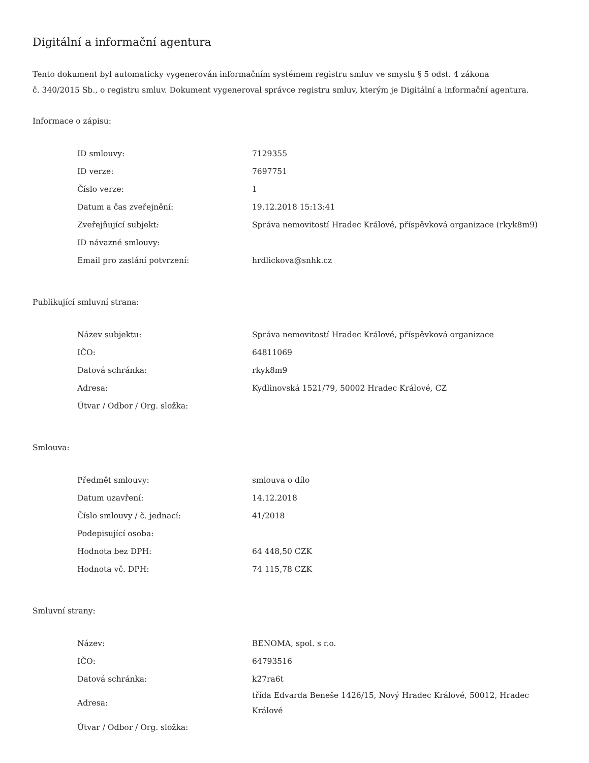Digitální a informační agentura
Tento dokument byl automaticky vygenerován informačním systémem registru smluv ve smyslu § 5 odst. 4 zákona
č. 340/2015 Sb., o registru smluv. Dokument vygeneroval správce registru smluv, kterým je Digitální a informační agentura.
Informace o zápisu:
| ID smlouvy: | 7129355 |
| ID verze: | 7697751 |
| Číslo verze: | 1 |
| Datum a čas zveřejnění: | 19.12.2018 15:13:41 |
| Zveřejňující subjekt: | Správa nemovitostí Hradec Králové, příspěvková organizace (rkyk8m9) |
| ID návazné smlouvy: | |
| Email pro zaslání potvrzení: | hrdlickova@snhk.cz |
Publikující smluvní strana:
| Název subjektu: | Správa nemovitostí Hradec Králové, příspěvková organizace |
| IČO: | 64811069 |
| Datová schránka: | rkyk8m9 |
| Adresa: | Kydlinovská 1521/79, 50002 Hradec Králové, CZ |
| Útvar / Odbor / Org. složka: | |
Smlouva:
| Předmět smlouvy: | smlouva o dílo |
| Datum uzavření: | 14.12.2018 |
| Číslo smlouvy / č. jednací: | 41/2018 |
| Podepisující osoba: | |
| Hodnota bez DPH: | 64 448,50 CZK |
| Hodnota vč. DPH: | 74 115,78 CZK |
Smluvní strany:
| Název: | BENOMA, spol. s r.o. |
| IČO: | 64793516 |
| Datová schránka: | k27ra6t |
| Adresa: | třída Edvarda Beneše 1426/15, Nový Hradec Králové, 50012, Hradec Králové |
| Útvar / Odbor / Org. složka: | |